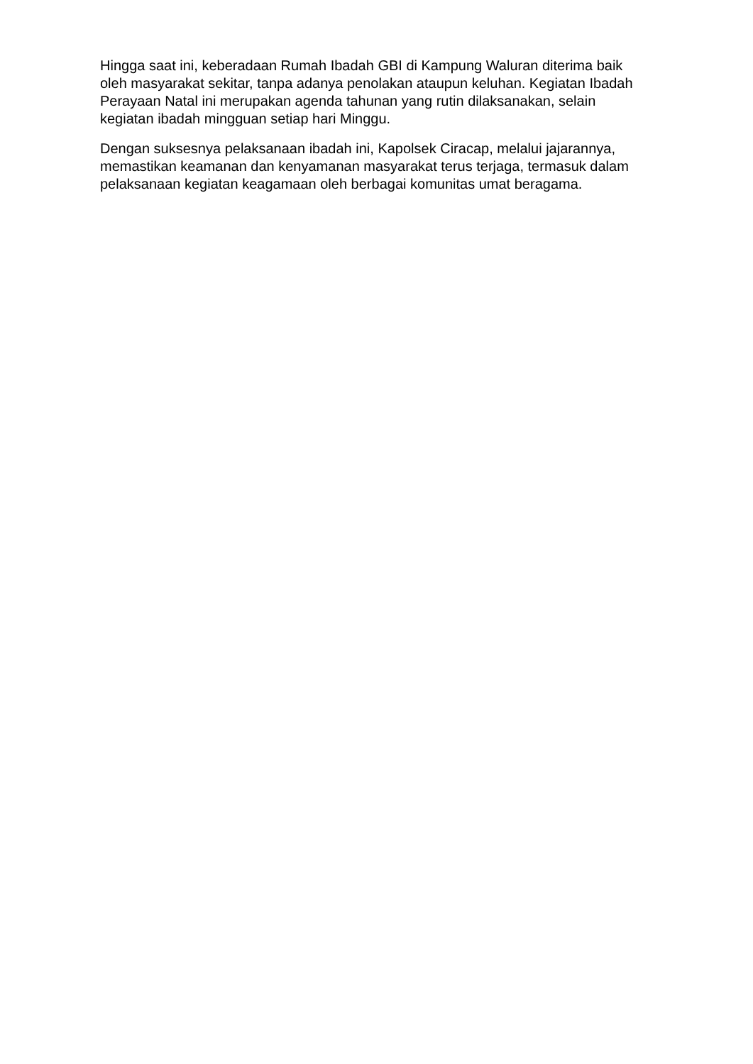Hingga saat ini, keberadaan Rumah Ibadah GBI di Kampung Waluran diterima baik oleh masyarakat sekitar, tanpa adanya penolakan ataupun keluhan. Kegiatan Ibadah Perayaan Natal ini merupakan agenda tahunan yang rutin dilaksanakan, selain kegiatan ibadah mingguan setiap hari Minggu.
Dengan suksesnya pelaksanaan ibadah ini, Kapolsek Ciracap, melalui jajarannya, memastikan keamanan dan kenyamanan masyarakat terus terjaga, termasuk dalam pelaksanaan kegiatan keagamaan oleh berbagai komunitas umat beragama.